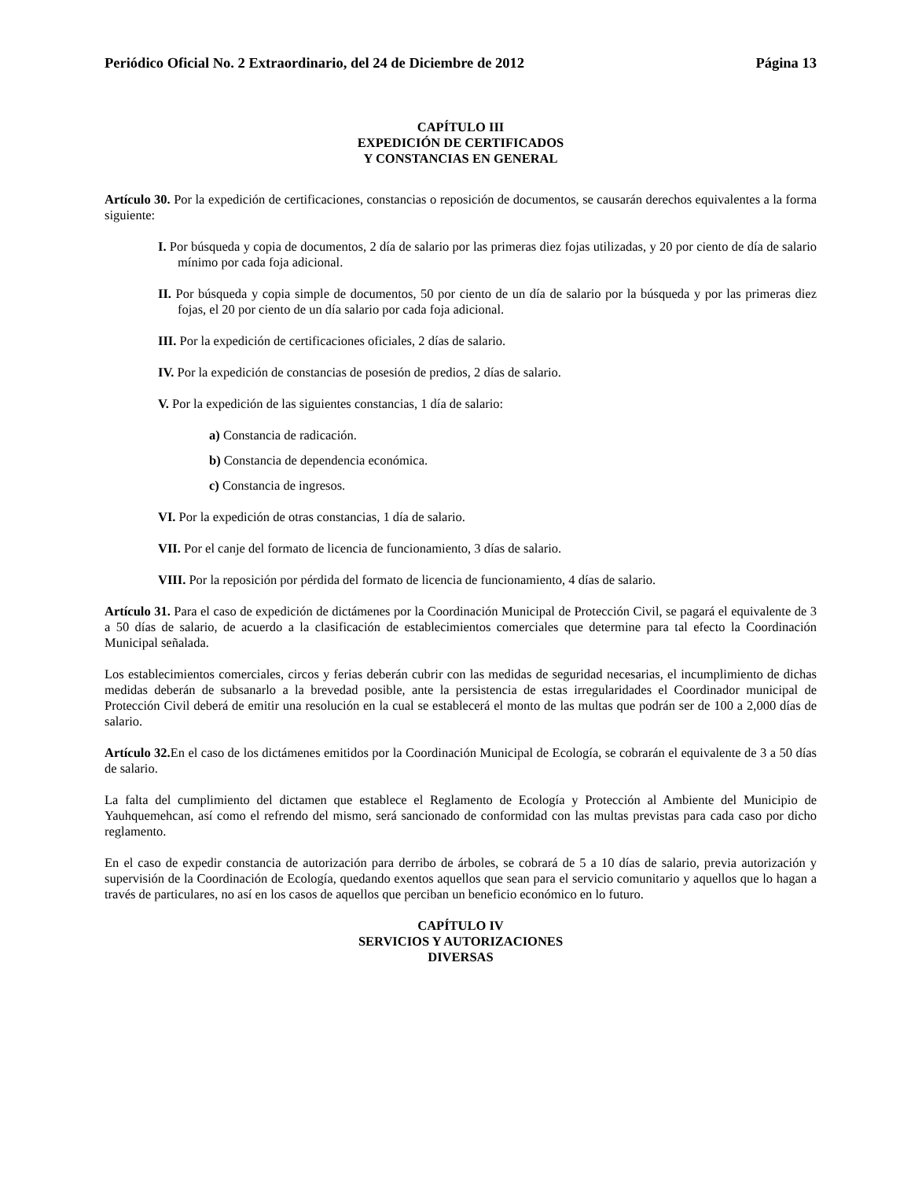Periódico Oficial No. 2 Extraordinario, del 24 de Diciembre de 2012 Página 13
CAPÍTULO III
EXPEDICIÓN DE CERTIFICADOS
Y CONSTANCIAS EN GENERAL
Artículo 30. Por la expedición de certificaciones, constancias o reposición de documentos, se causarán derechos equivalentes a la forma siguiente:
I. Por búsqueda y copia de documentos, 2 día de salario por las primeras diez fojas utilizadas, y 20 por ciento de día de salario mínimo por cada foja adicional.
II. Por búsqueda y copia simple de documentos, 50 por ciento de un día de salario por la búsqueda y por las primeras diez fojas, el 20 por ciento de un día salario por cada foja adicional.
III. Por la expedición de certificaciones oficiales, 2 días de salario.
IV. Por la expedición de constancias de posesión de predios, 2 días de salario.
V. Por la expedición de las siguientes constancias, 1 día de salario:
a) Constancia de radicación.
b) Constancia de dependencia económica.
c) Constancia de ingresos.
VI. Por la expedición de otras constancias, 1 día de salario.
VII. Por el canje del formato de licencia de funcionamiento, 3 días de salario.
VIII. Por la reposición por pérdida del formato de licencia de funcionamiento, 4 días de salario.
Artículo 31. Para el caso de expedición de dictámenes por la Coordinación Municipal de Protección Civil, se pagará el equivalente de 3 a 50 días de salario, de acuerdo a la clasificación de establecimientos comerciales que determine para tal efecto la Coordinación Municipal señalada.
Los establecimientos comerciales, circos y ferias deberán cubrir con las medidas de seguridad necesarias, el incumplimiento de dichas medidas deberán de subsanarlo a la brevedad posible, ante la persistencia de estas irregularidades el Coordinador municipal de Protección Civil deberá de emitir una resolución en la cual se establecerá el monto de las multas que podrán ser de 100 a 2,000 días de salario.
Artículo 32. En el caso de los dictámenes emitidos por la Coordinación Municipal de Ecología, se cobrarán el equivalente de 3 a 50 días de salario.
La falta del cumplimiento del dictamen que establece el Reglamento de Ecología y Protección al Ambiente del Municipio de Yauhquemehcan, así como el refrendo del mismo, será sancionado de conformidad con las multas previstas para cada caso por dicho reglamento.
En el caso de expedir constancia de autorización para derribo de árboles, se cobrará de 5 a 10 días de salario, previa autorización y supervisión de la Coordinación de Ecología, quedando exentos aquellos que sean para el servicio comunitario y aquellos que lo hagan a través de particulares, no así en los casos de aquellos que perciban un beneficio económico en lo futuro.
CAPÍTULO IV
SERVICIOS Y AUTORIZACIONES
DIVERSAS